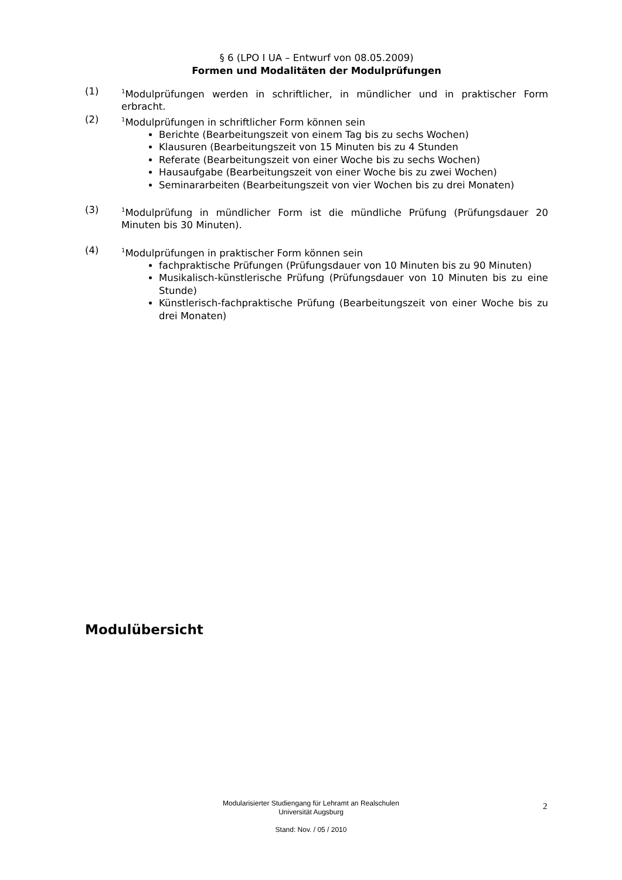§ 6 (LPO I UA – Entwurf von 08.05.2009)
Formen und Modalitäten der Modulprüfungen
(1)
<sup>1</sup> Modulprüfungen werden in schriftlicher, in mündlicher und in praktischer Form erbracht.
(2)
<sup>1</sup> Modulprüfungen in schriftlicher Form können sein
Berichte (Bearbeitungszeit von einem Tag bis zu sechs Wochen)
Klausuren (Bearbeitungszeit von 15 Minuten bis zu 4 Stunden
Referate (Bearbeitungszeit von einer Woche bis zu sechs Wochen)
Hausaufgabe (Bearbeitungszeit von einer Woche bis zu zwei Wochen)
Seminararbeiten (Bearbeitungszeit von vier Wochen bis zu drei Monaten)
(3)
<sup>1</sup> Modulprüfung in mündlicher Form ist die mündliche Prüfung (Prüfungsdauer 20 Minuten bis 30 Minuten).
(4)
<sup>1</sup> Modulprüfungen in praktischer Form können sein
fachpraktische Prüfungen (Prüfungsdauer von 10 Minuten bis zu 90 Minuten)
Musikalisch-künstlerische Prüfung (Prüfungsdauer von 10 Minuten bis zu eine Stunde)
Künstlerisch-fachpraktische Prüfung (Bearbeitungszeit von einer Woche bis zu drei Monaten)
Modulübersicht
Modularisierter Studiengang für Lehramt an Realschulen
Universität Augsburg
Stand: Nov. / 05 / 2010
2